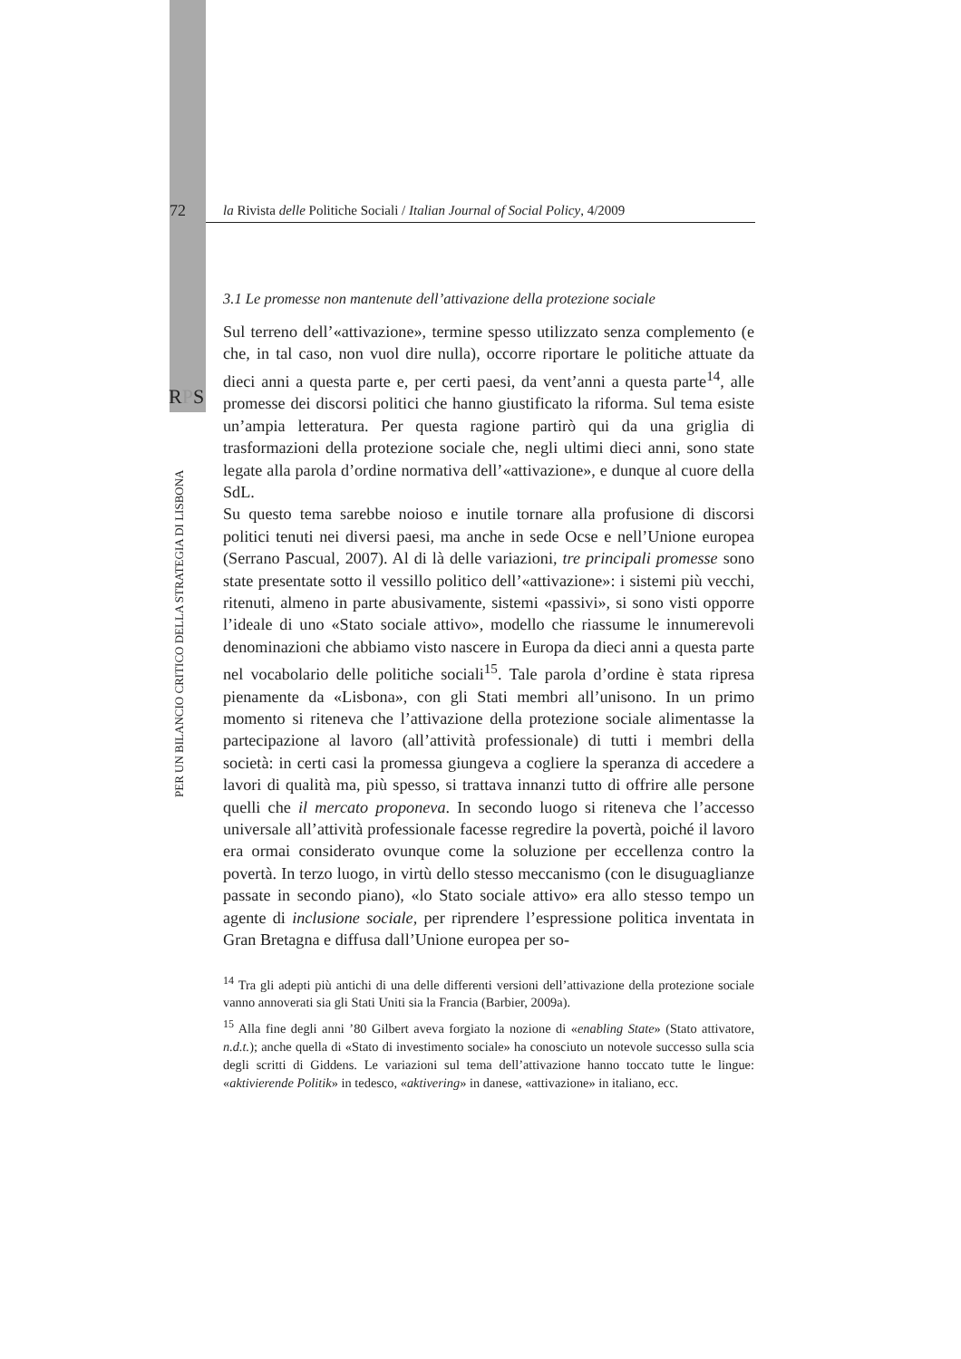72 la Rivista delle Politiche Sociali / Italian Journal of Social Policy, 4/2009
RPS
PER UN BILANCIO CRITICO DELLA STRATEGIA DI LISBONA
3.1 Le promesse non mantenute dell’attivazione della protezione sociale
Sul terreno dell’«attivazione», termine spesso utilizzato senza complemento (e che, in tal caso, non vuol dire nulla), occorre riportare le politiche attuate da dieci anni a questa parte e, per certi paesi, da vent’anni a questa parte<sup>14</sup>, alle promesse dei discorsi politici che hanno giustificato la riforma. Sul tema esiste un’ampia letteratura. Per questa ragione partirò qui da una griglia di trasformazioni della protezione sociale che, negli ultimi dieci anni, sono state legate alla parola d’ordine normativa dell’«attivazione», e dunque al cuore della SdL.
Su questo tema sarebbe noioso e inutile tornare alla profusione di discorsi politici tenuti nei diversi paesi, ma anche in sede Ocse e nell’Unione europea (Serrano Pascual, 2007). Al di là delle variazioni, tre principali promesse sono state presentate sotto il vessillo politico dell’«attivazione»: i sistemi più vecchi, ritenuti, almeno in parte abusivamente, sistemi «passivi», si sono visti opporre l’ideale di uno «Stato sociale attivo», modello che riassume le innumerevoli denominazioni che abbiamo visto nascere in Europa da dieci anni a questa parte nel vocabolario delle politiche sociali<sup>15</sup>. Tale parola d’ordine è stata ripresa pienamente da «Lisbona», con gli Stati membri all’unisono. In un primo momento si riteneva che l’attivazione della protezione sociale alimentasse la partecipazione al lavoro (all’attività professionale) di tutti i membri della società: in certi casi la promessa giungeva a cogliere la speranza di accedere a lavori di qualità ma, più spesso, si trattava innanzi tutto di offrire alle persone quelli che il mercato proponeva. In secondo luogo si riteneva che l’accesso universale all’attività professionale facesse regredire la povertà, poiché il lavoro era ormai considerato ovunque come la soluzione per eccellenza contro la povertà. In terzo luogo, in virtù dello stesso meccanismo (con le disuguaglianze passate in secondo piano), «lo Stato sociale attivo» era allo stesso tempo un agente di inclusione sociale, per riprendere l’espressione politica inventata in Gran Bretagna e diffusa dall’Unione europea per so-
<sup>14</sup> Tra gli adepti più antichi di una delle differenti versioni dell’attivazione della protezione sociale vanno annoverati sia gli Stati Uniti sia la Francia (Barbier, 2009a).
<sup>15</sup> Alla fine degli anni ’80 Gilbert aveva forgiato la nozione di «enabling State» (Stato attivatore, n.d.t.); anche quella di «Stato di investimento sociale» ha conosciuto un notevole successo sulla scia degli scritti di Giddens. Le variazioni sul tema dell’attivazione hanno toccato tutte le lingue: «aktivierende Politik» in tedesco, «aktivering» in danese, «attivazione» in italiano, ecc.